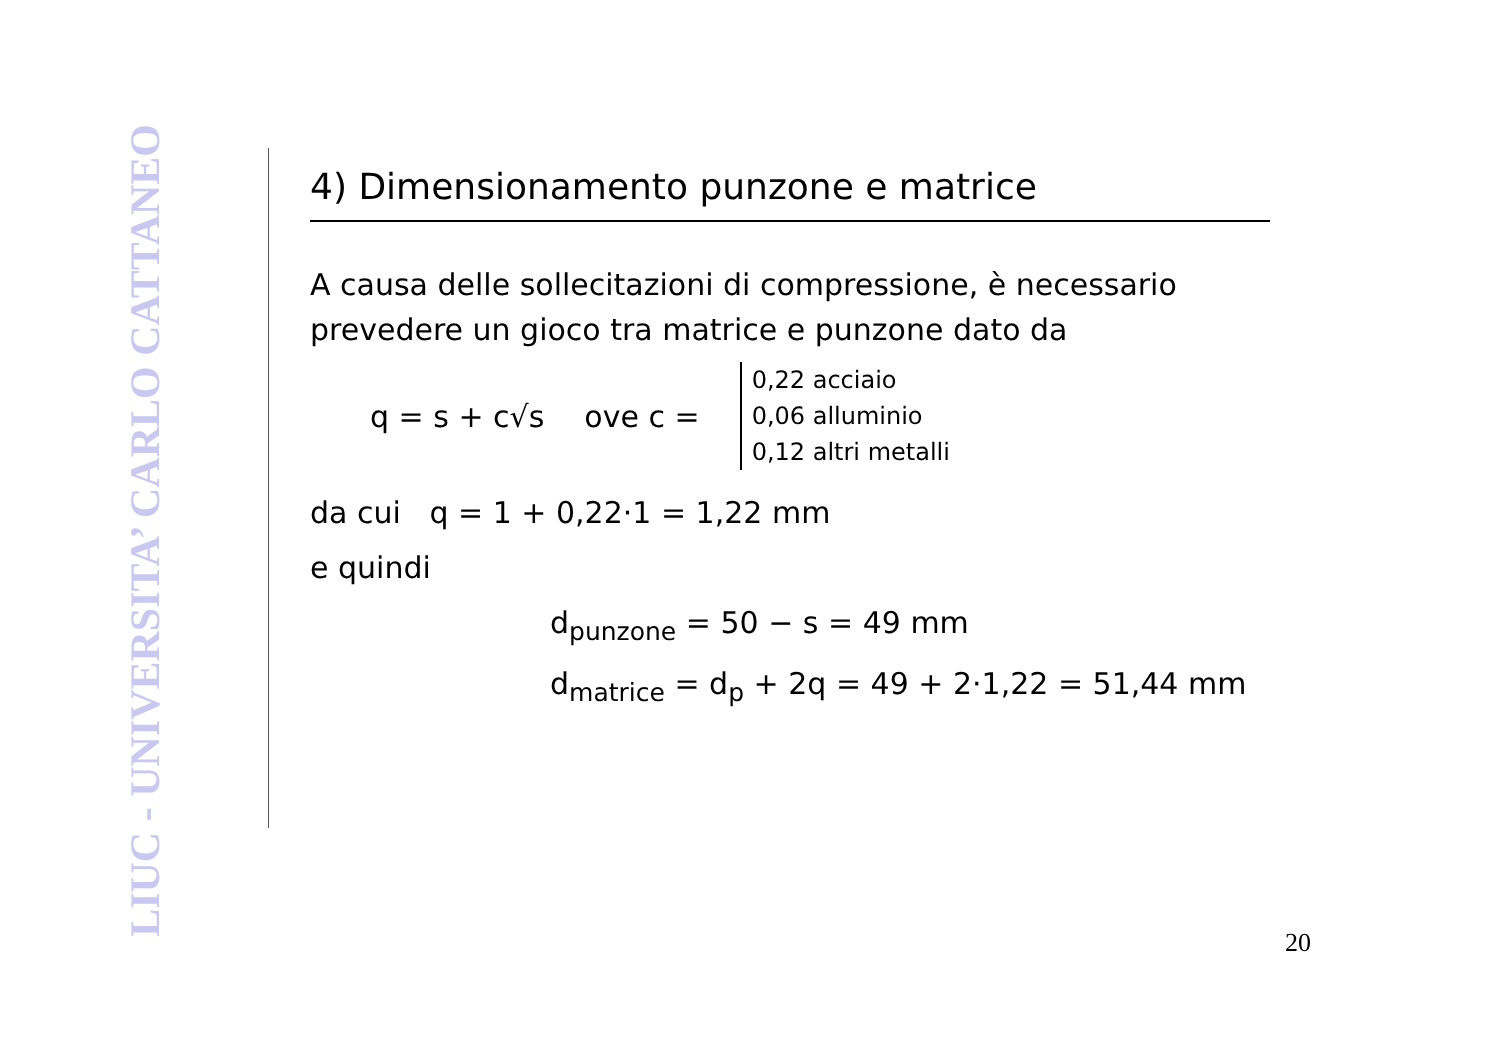LIUC - UNIVERSITA’ CARLO CATTANEO
4) Dimensionamento punzone e matrice
A causa delle sollecitazioni di compressione, è necessario prevedere un gioco tra matrice e punzone dato da
q = s + c√s ove c =
0,22 acciaio
0,06 alluminio
0,12 altri metalli
da cui q = 1 + 0,22·1 = 1,22 mm
e quindi
d<sub>punzone</sub> = 50 − s = 49 mm
d<sub>matrice</sub> = d<sub>p</sub> + 2q = 49 + 2·1,22 = 51,44 mm
20